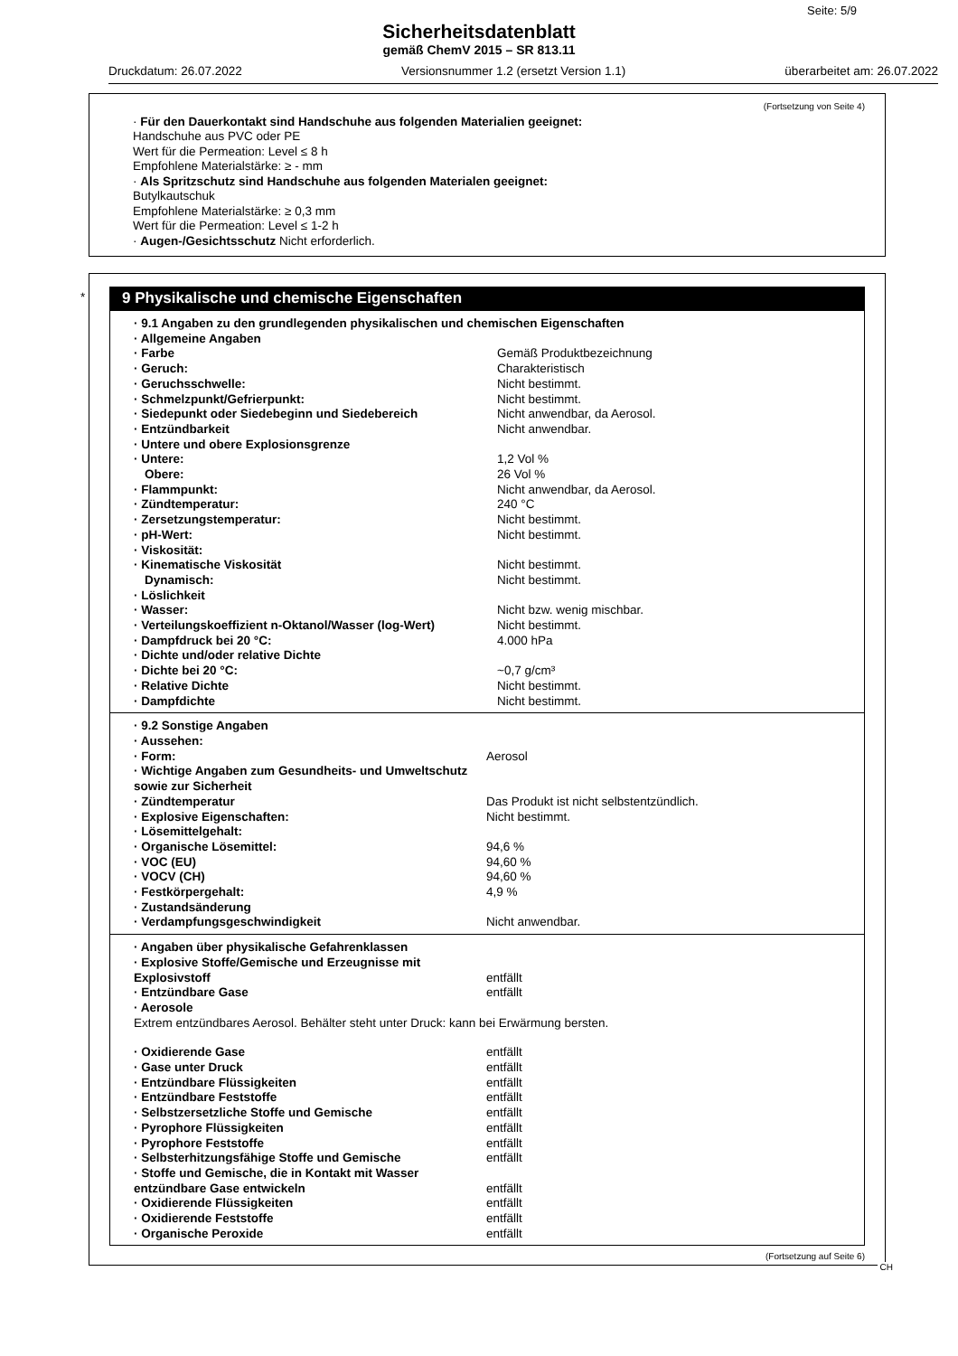Seite: 5/9
Sicherheitsdatenblatt
gemäß ChemV 2015 – SR 813.11
Druckdatum: 26.07.2022 Versionsnummer 1.2 (ersetzt Version 1.1) überarbeitet am: 26.07.2022
(Fortsetzung von Seite 4)
· Für den Dauerkontakt sind Handschuhe aus folgenden Materialien geeignet:
Handschuhe aus PVC oder PE
Wert für die Permeation: Level ≤ 8 h
Empfohlene Materialstärke: ≥ - mm
· Als Spritzschutz sind Handschuhe aus folgenden Materialen geeignet:
Butylkautschuk
Empfohlene Materialstärke: ≥ 0,3 mm
Wert für die Permeation: Level ≤ 1-2 h
· Augen-/Gesichtsschutz Nicht erforderlich.
*
9 Physikalische und chemische Eigenschaften
| · 9.1 Angaben zu den grundlegenden physikalischen und chemischen Eigenschaften | |
| · Allgemeine Angaben | |
| · Farbe | Gemäß Produktbezeichnung |
| · Geruch: | Charakteristisch |
| · Geruchsschwelle: | Nicht bestimmt. |
| · Schmelzpunkt/Gefrierpunkt: | Nicht bestimmt. |
| · Siedepunkt oder Siedebeginn und Siedebereich | Nicht anwendbar, da Aerosol. |
| · Entzündbarkeit | Nicht anwendbar. |
| · Untere und obere Explosionsgrenze | |
| · Untere: | 1,2 Vol % |
| Obere: | 26 Vol % |
| · Flammpunkt: | Nicht anwendbar, da Aerosol. |
| · Zündtemperatur: | 240 °C |
| · Zersetzungstemperatur: | Nicht bestimmt. |
| · pH-Wert: | Nicht bestimmt. |
| · Viskosität: | |
| · Kinematische Viskosität | Nicht bestimmt. |
| Dynamisch: | Nicht bestimmt. |
| · Löslichkeit | |
| · Wasser: | Nicht bzw. wenig mischbar. |
| · Verteilungskoeffizient n-Oktanol/Wasser (log-Wert) | Nicht bestimmt. |
| · Dampfdruck bei 20 °C: | 4.000 hPa |
| · Dichte und/oder relative Dichte | |
| · Dichte bei 20 °C: | ~0,7 g/cm³ |
| · Relative Dichte | Nicht bestimmt. |
| · Dampfdichte | Nicht bestimmt. |
| · 9.2 Sonstige Angaben | |
| · Aussehen: | |
| · Form: | Aerosol |
| · Wichtige Angaben zum Gesundheits- und Umweltschutz sowie zur Sicherheit | |
| · Zündtemperatur | Das Produkt ist nicht selbstentzündlich. |
| · Explosive Eigenschaften: | Nicht bestimmt. |
| · Lösemittelgehalt: | |
| · Organische Lösemittel: | 94,6 % |
| · VOC (EU) | 94,60 % |
| · VOCV (CH) | 94,60 % |
| · Festkörpergehalt: | 4,9 % |
| · Zustandsänderung | |
| · Verdampfungsgeschwindigkeit | Nicht anwendbar. |
| · Angaben über physikalische Gefahrenklassen | |
| · Explosive Stoffe/Gemische und Erzeugnisse mit Explosivstoff | entfällt |
| · Entzündbare Gase | entfällt |
| · Aerosole | |
| Extrem entzündbares Aerosol. Behälter steht unter Druck: kann bei Erwärmung bersten. | |
| · Oxidierende Gase | entfällt |
| · Gase unter Druck | entfällt |
| · Entzündbare Flüssigkeiten | entfällt |
| · Entzündbare Feststoffe | entfällt |
| · Selbstzersetzliche Stoffe und Gemische | entfällt |
| · Pyrophore Flüssigkeiten | entfällt |
| · Pyrophore Feststoffe | entfällt |
| · Selbsterhitzungsfähige Stoffe und Gemische | entfällt |
| · Stoffe und Gemische, die in Kontakt mit Wasser entzündbare Gase entwickeln | entfällt |
| · Oxidierende Flüssigkeiten | entfällt |
| · Oxidierende Feststoffe | entfällt |
| · Organische Peroxide | entfällt |
(Fortsetzung auf Seite 6)
CH